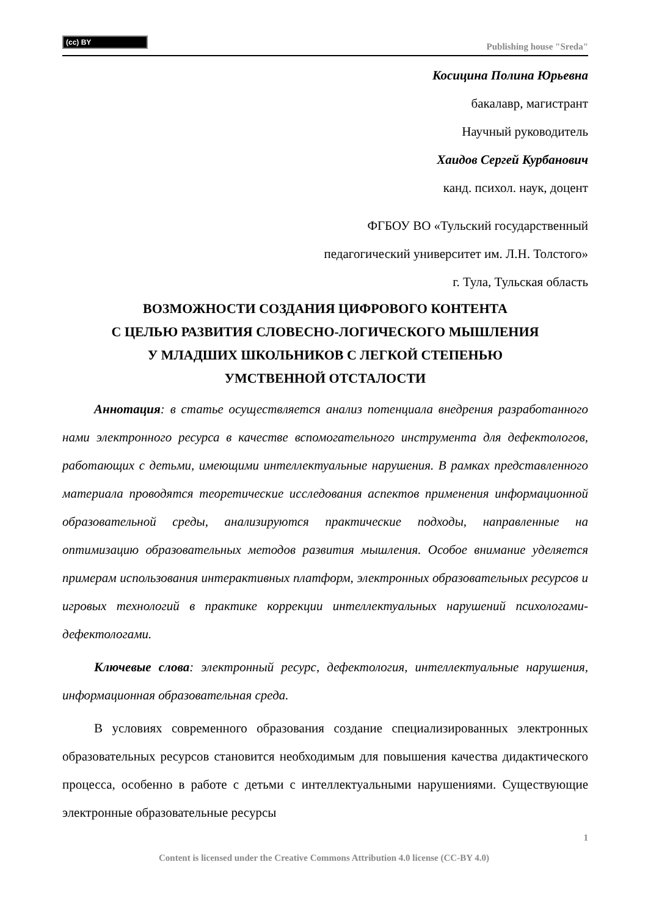(cc) BY
Publishing house "Sreda"
Косицина Полина Юрьевна
бакалавр, магистрант
Научный руководитель
Хаидов Сергей Курбанович
канд. психол. наук, доцент
ФГБОУ ВО «Тульский государственный
педагогический университет им. Л.Н. Толстого»
г. Тула, Тульская область
ВОЗМОЖНОСТИ СОЗДАНИЯ ЦИФРОВОГО КОНТЕНТА
С ЦЕЛЬЮ РАЗВИТИЯ СЛОВЕСНО-ЛОГИЧЕСКОГО МЫШЛЕНИЯ
У МЛАДШИХ ШКОЛЬНИКОВ С ЛЕГКОЙ СТЕПЕНЬЮ
УМСТВЕННОЙ ОТСТАЛОСТИ
Аннотация: в статье осуществляется анализ потенциала внедрения разработанного нами электронного ресурса в качестве вспомогательного инструмента для дефектологов, работающих с детьми, имеющими интеллектуальные нарушения. В рамках представленного материала проводятся теоретические исследования аспектов применения информационной образовательной среды, анализируются практические подходы, направленные на оптимизацию образовательных методов развития мышления. Особое внимание уделяется примерам использования интерактивных платформ, электронных образовательных ресурсов и игровых технологий в практике коррекции интеллектуальных нарушений психологами-дефектологами.
Ключевые слова: электронный ресурс, дефектология, интеллектуальные нарушения, информационная образовательная среда.
В условиях современного образования создание специализированных электронных образовательных ресурсов становится необходимым для повышения качества дидактического процесса, особенно в работе с детьми с интеллектуальными нарушениями. Существующие электронные образовательные ресурсы
1
Content is licensed under the Creative Commons Attribution 4.0 license (CC-BY 4.0)